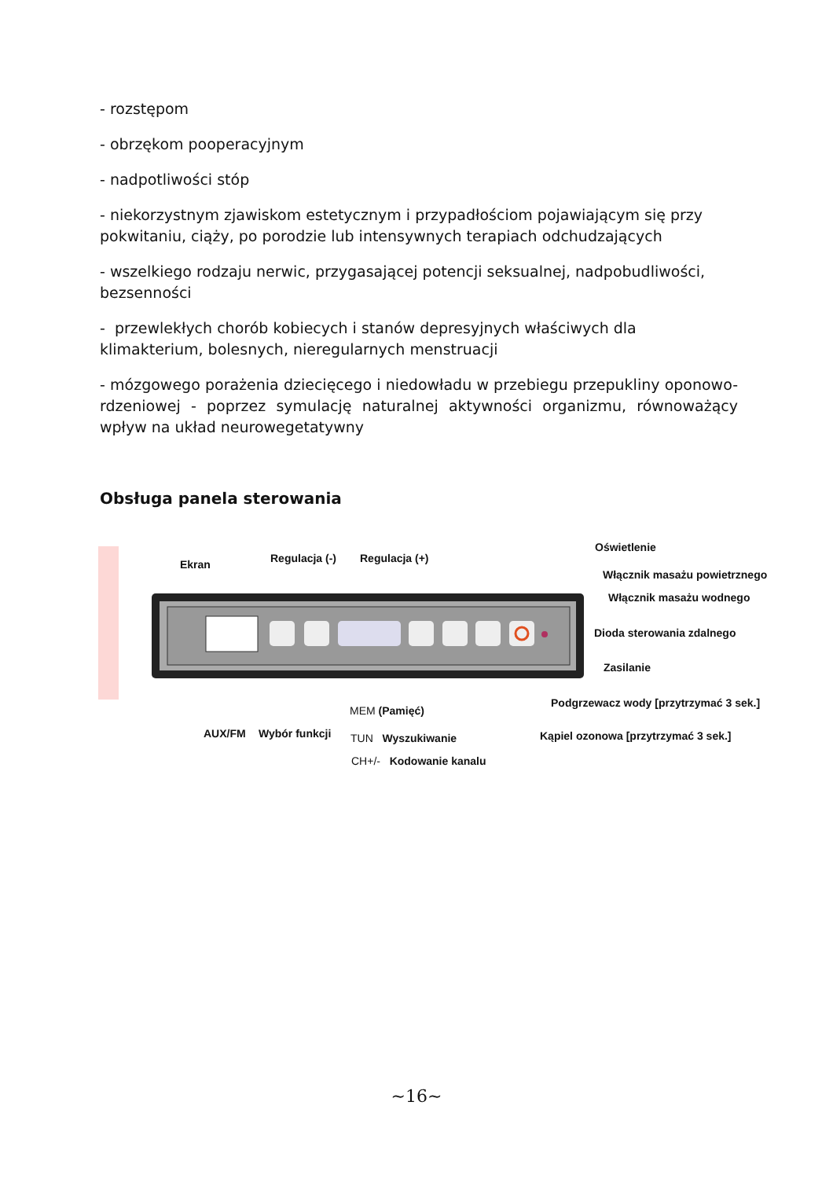- rozstępom
- obrzękom pooperacyjnym
- nadpotliwości stóp
- niekorzystnym zjawiskom estetycznym i przypadłościom pojawiającym się przy pokwitaniu, ciąży, po porodzie lub intensywnych terapiach odchudzających
- wszelkiego rodzaju nerwic, przygasającej potencji seksualnej, nadpobudliwości, bezsenności
- przewlekłych chorób kobiecych i stanów depresyjnych właściwych dla klimakterium, bolesnych, nieregularnych menstruacji
- mózgowego porażenia dziecięcego i niedowładu w przebiegu przepukliny oponowo-rdzeniowej - poprzez symulację naturalnej aktywności organizmu, równoważący wpływ na układ neurowegetatywny
Obsługa panela sterowania
Ekran Regulacja (-) Regulacja (+)
Oświetlenie
Włącznik masażu powietrznego
Włącznik masażu wodnego
Dioda sterowania zdalnego
Zasilanie
Podgrzewacz wody [przytrzymać 3 sek.]
Kąpiel ozonowa [przytrzymać 3 sek.]
AUX/FM Wybór funkcji
MEM (Pamięć)
TUN Wyszukiwanie
CH+/- Kodowanie kanalu
~16~